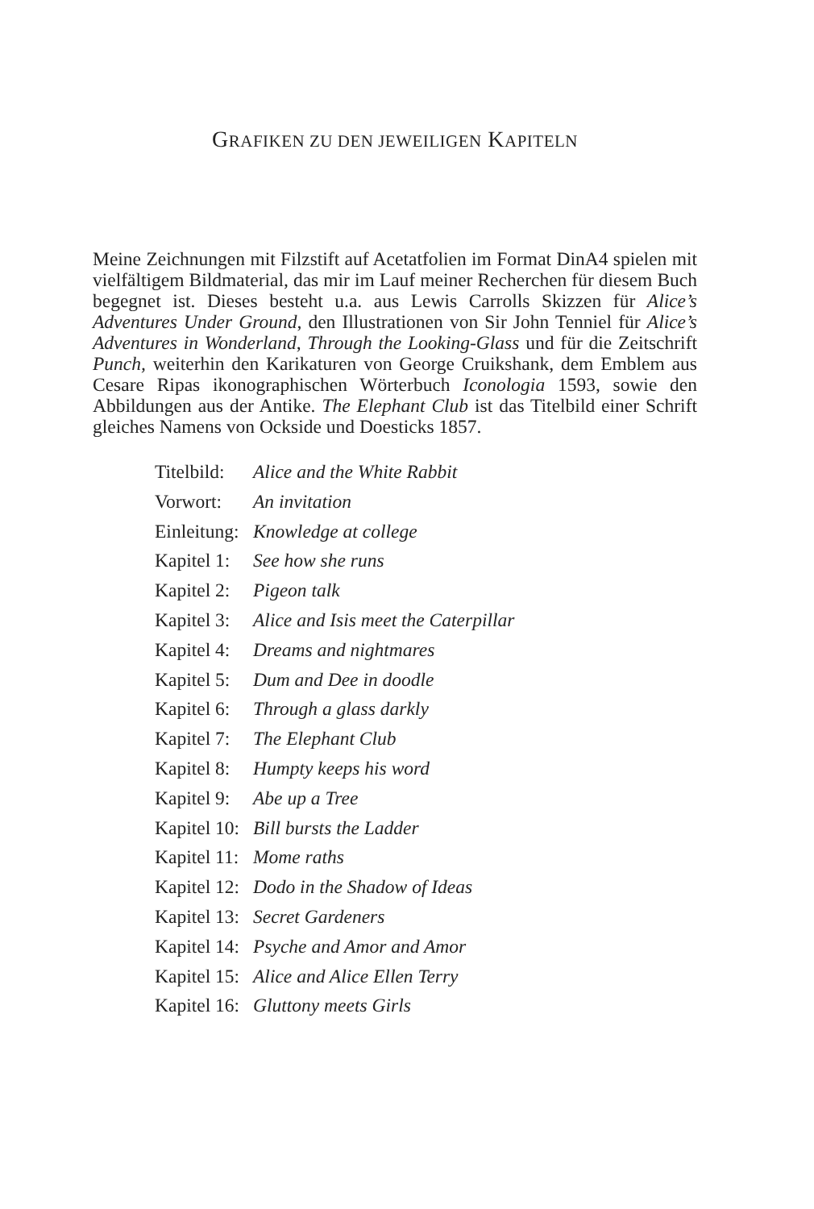GRAFIKEN ZU DEN JEWEILIGEN KAPITELN
Meine Zeichnungen mit Filzstift auf Acetatfolien im Format DinA4 spielen mit vielfältigem Bildmaterial, das mir im Lauf meiner Recherchen für diesem Buch begegnet ist. Dieses besteht u.a. aus Lewis Carrolls Skizzen für Alice’s Adventures Under Ground, den Illustrationen von Sir John Tenniel für Alice’s Adventures in Wonderland, Through the Looking-Glass und für die Zeitschrift Punch, weiterhin den Karikaturen von George Cruikshank, dem Emblem aus Cesare Ripas ikonographischen Wörterbuch Iconologia 1593, sowie den Abbildungen aus der Antike. The Elephant Club ist das Titelbild einer Schrift gleiches Namens von Ockside und Doesticks 1857.
Titelbild: Alice and the White Rabbit
Vorwort: An invitation
Einleitung: Knowledge at college
Kapitel 1: See how she runs
Kapitel 2: Pigeon talk
Kapitel 3: Alice and Isis meet the Caterpillar
Kapitel 4: Dreams and nightmares
Kapitel 5: Dum and Dee in doodle
Kapitel 6: Through a glass darkly
Kapitel 7: The Elephant Club
Kapitel 8: Humpty keeps his word
Kapitel 9: Abe up a Tree
Kapitel 10: Bill bursts the Ladder
Kapitel 11: Mome raths
Kapitel 12: Dodo in the Shadow of Ideas
Kapitel 13: Secret Gardeners
Kapitel 14: Psyche and Amor and Amor
Kapitel 15: Alice and Alice Ellen Terry
Kapitel 16: Gluttony meets Girls